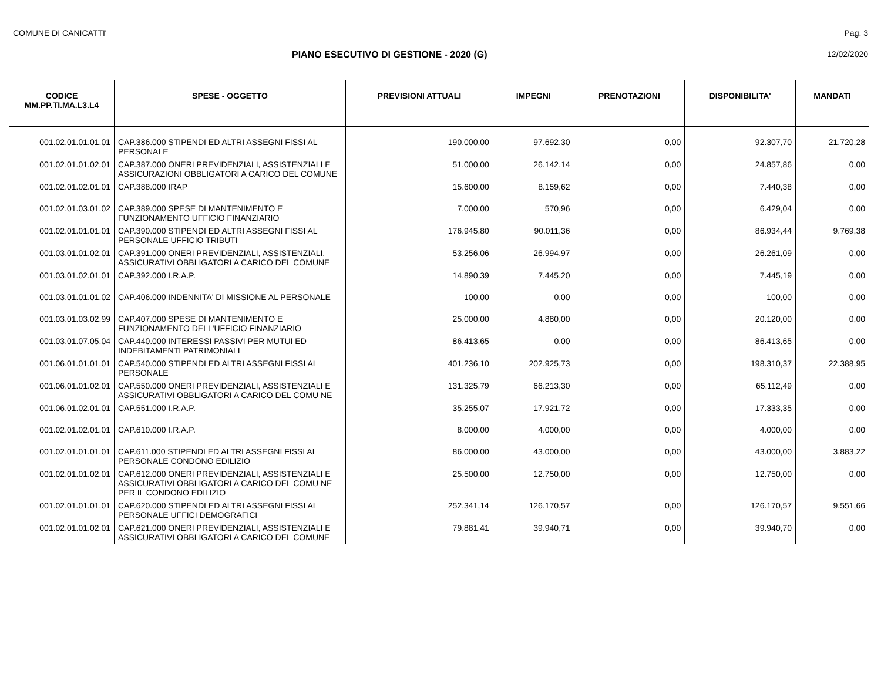COMUNE DI CANICATTI' Pag. 3
PIANO ESECUTIVO DI GESTIONE - 2020 (G)
12/02/2020
| CODICE MM.PP.TI.MA.L3.L4 | SPESE - OGGETTO | PREVISIONI ATTUALI | IMPEGNI | PRENOTAZIONI | DISPONIBILITA' | MANDATI |
| --- | --- | --- | --- | --- | --- | --- |
| 001.02.01.01.01.01 | CAP.386.000 STIPENDI ED ALTRI ASSEGNI FISSI AL PERSONALE | 190.000,00 | 97.692,30 | 0,00 | 92.307,70 | 21.720,28 |
| 001.02.01.01.02.01 | CAP.387.000 ONERI PREVIDENZIALI, ASSISTENZIALI E ASSICURAZIONI OBBLIGATORI A CARICO DEL COMUNE | 51.000,00 | 26.142,14 | 0,00 | 24.857,86 | 0,00 |
| 001.02.01.02.01.01 | CAP.388.000 IRAP | 15.600,00 | 8.159,62 | 0,00 | 7.440,38 | 0,00 |
| 001.02.01.03.01.02 | CAP.389.000 SPESE DI MANTENIMENTO E FUNZIONAMENTO UFFICIO FINANZIARIO | 7.000,00 | 570,96 | 0,00 | 6.429,04 | 0,00 |
| 001.02.01.01.01.01 | CAP.390.000 STIPENDI ED ALTRI ASSEGNI FISSI AL PERSONALE UFFICIO TRIBUTI | 176.945,80 | 90.011,36 | 0,00 | 86.934,44 | 9.769,38 |
| 001.03.01.01.02.01 | CAP.391.000 ONERI PREVIDENZIALI, ASSISTENZIALI, ASSICURATIVI OBBLIGATORI A CARICO DEL COMUNE | 53.256,06 | 26.994,97 | 0,00 | 26.261,09 | 0,00 |
| 001.03.01.02.01.01 | CAP.392.000 I.R.A.P. | 14.890,39 | 7.445,20 | 0,00 | 7.445,19 | 0,00 |
| 001.03.01.01.01.02 | CAP.406.000 INDENNITA' DI MISSIONE AL PERSONALE | 100,00 | 0,00 | 0,00 | 100,00 | 0,00 |
| 001.03.01.03.02.99 | CAP.407.000 SPESE DI MANTENIMENTO E FUNZIONAMENTO DELL'UFFICIO FINANZIARIO | 25.000,00 | 4.880,00 | 0,00 | 20.120,00 | 0,00 |
| 001.03.01.07.05.04 | CAP.440.000 INTERESSI PASSIVI PER MUTUI ED INDEBITAMENTI PATRIMONIALI | 86.413,65 | 0,00 | 0,00 | 86.413,65 | 0,00 |
| 001.06.01.01.01.01 | CAP.540.000 STIPENDI ED ALTRI ASSEGNI FISSI AL PERSONALE | 401.236,10 | 202.925,73 | 0,00 | 198.310,37 | 22.388,95 |
| 001.06.01.01.02.01 | CAP.550.000 ONERI PREVIDENZIALI, ASSISTENZIALI E ASSICURATIVI OBBLIGATORI A CARICO DEL COMU NE | 131.325,79 | 66.213,30 | 0,00 | 65.112,49 | 0,00 |
| 001.06.01.02.01.01 | CAP.551.000 I.R.A.P. | 35.255,07 | 17.921,72 | 0,00 | 17.333,35 | 0,00 |
| 001.02.01.02.01.01 | CAP.610.000 I.R.A.P. | 8.000,00 | 4.000,00 | 0,00 | 4.000,00 | 0,00 |
| 001.02.01.01.01.01 | CAP.611.000 STIPENDI ED ALTRI ASSEGNI FISSI AL PERSONALE CONDONO EDILIZIO | 86.000,00 | 43.000,00 | 0,00 | 43.000,00 | 3.883,22 |
| 001.02.01.01.02.01 | CAP.612.000 ONERI PREVIDENZIALI, ASSISTENZIALI E ASSICURATIVI OBBLIGATORI A CARICO DEL COMU NE PER IL CONDONO EDILIZIO | 25.500,00 | 12.750,00 | 0,00 | 12.750,00 | 0,00 |
| 001.02.01.01.01.01 | CAP.620.000 STIPENDI ED ALTRI ASSEGNI FISSI AL PERSONALE UFFICI DEMOGRAFICI | 252.341,14 | 126.170,57 | 0,00 | 126.170,57 | 9.551,66 |
| 001.02.01.01.02.01 | CAP.621.000 ONERI PREVIDENZIALI, ASSISTENZIALI E ASSICURATIVI OBBLIGATORI A CARICO DEL COMUNE | 79.881,41 | 39.940,71 | 0,00 | 39.940,70 | 0,00 |